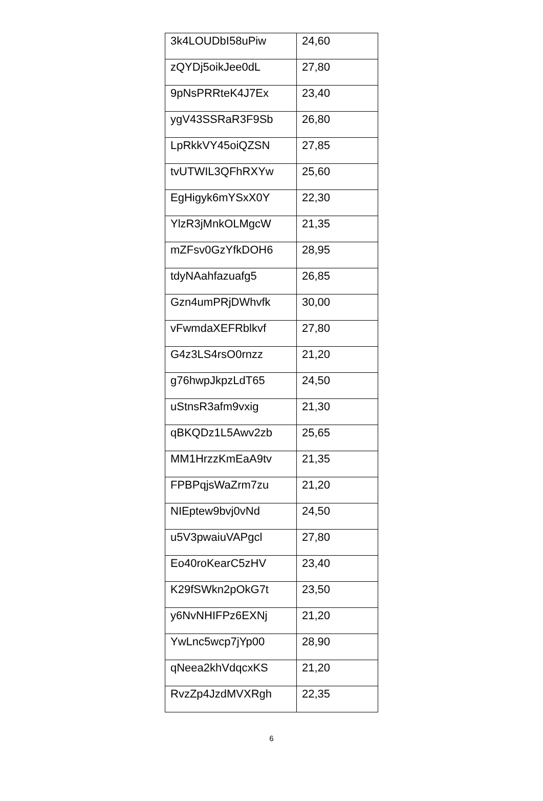| 3k4LOUDbI58uPiw | 24,60 |
| zQYDj5oikJee0dL | 27,80 |
| 9pNsPRRteK4J7Ex | 23,40 |
| ygV43SSRaR3F9Sb | 26,80 |
| LpRkkVY45oiQZSN | 27,85 |
| tvUTWIL3QFhRXYw | 25,60 |
| EgHigyk6mYSxX0Y | 22,30 |
| YlzR3jMnkOLMgcW | 21,35 |
| mZFsv0GzYfkDOH6 | 28,95 |
| tdyNAahfazuafg5 | 26,85 |
| Gzn4umPRjDWhvfk | 30,00 |
| vFwmdaXEFRblkvf | 27,80 |
| G4z3LS4rsO0rnzz | 21,20 |
| g76hwpJkpzLdT65 | 24,50 |
| uStnsR3afm9vxig | 21,30 |
| qBKQDz1L5Awv2zb | 25,65 |
| MM1HrzzKmEaA9tv | 21,35 |
| FPBPqjsWaZrm7zu | 21,20 |
| NIEptew9bvj0vNd | 24,50 |
| u5V3pwaiuVAPgcl | 27,80 |
| Eo40roKearC5zHV | 23,40 |
| K29fSWkn2pOkG7t | 23,50 |
| y6NvNHIFPz6EXNj | 21,20 |
| YwLnc5wcp7jYp00 | 28,90 |
| qNeea2khVdqcxKS | 21,20 |
| RvzZp4JzdMVXRgh | 22,35 |
6